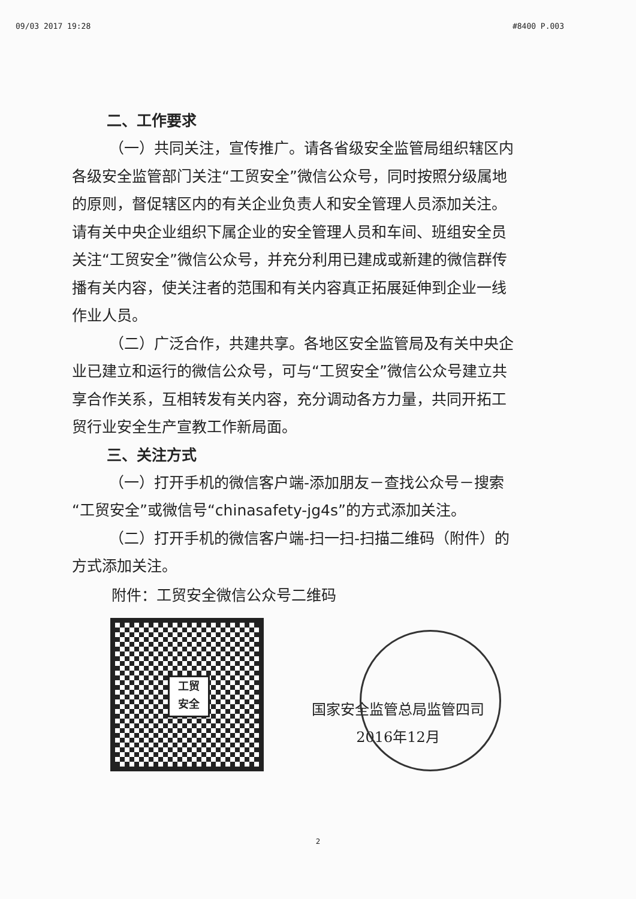09/03 2017 19:28 #8400 P.003
二、工作要求
（一）共同关注，宣传推广。请各省级安全监管局组织辖区内各级安全监管部门关注“工贸安全”微信公众号，同时按照分级属地的原则，督促辖区内的有关企业负责人和安全管理人员添加关注。请有关中央企业组织下属企业的安全管理人员和车间、班组安全员关注“工贸安全”微信公众号，并充分利用已建成或新建的微信群传播有关内容，使关注者的范围和有关内容真正拓展延伸到企业一线作业人员。
（二）广泛合作，共建共享。各地区安全监管局及有关中央企业已建立和运行的微信公众号，可与“工贸安全”微信公众号建立共享合作关系，互相转发有关内容，充分调动各方力量，共同开拓工贸行业安全生产宣教工作新局面。
三、关注方式
（一）打开手机的微信客户端-添加朋友－查找公众号－搜索“工贸安全”或微信号“chinasafety-jg4s”的方式添加关注。
（二）打开手机的微信客户端-扫一扫-扫描二维码（附件）的方式添加关注。
附件：工贸安全微信公众号二维码
工贸
安全
国家安全监管总局监管四司
2016年12月
2